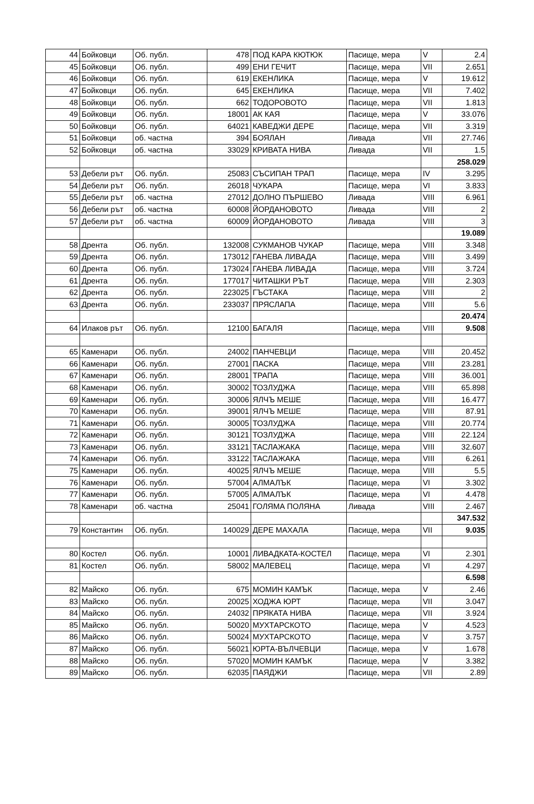| 44 | Бойковци | Об. публ. | 478 | ПОД КАРА КЮТЮК | Пасище, мера | V | 2.4 |
| 45 | Бойковци | Об. публ. | 499 | ЕНИ ГЕЧИТ | Пасище, мера | VII | 2.651 |
| 46 | Бойковци | Об. публ. | 619 | ЕКЕНЛИКА | Пасище, мера | V | 19.612 |
| 47 | Бойковци | Об. публ. | 645 | ЕКЕНЛИКА | Пасище, мера | VII | 7.402 |
| 48 | Бойковци | Об. публ. | 662 | ТОДОРОВОТО | Пасище, мера | VII | 1.813 |
| 49 | Бойковци | Об. публ. | 18001 | АК КАЯ | Пасище, мера | V | 33.076 |
| 50 | Бойковци | Об. публ. | 64021 | КАВЕДЖИ ДЕРЕ | Пасище, мера | VII | 3.319 |
| 51 | Бойковци | об. частна | 394 | БОЯЛАН | Ливада | VII | 27.746 |
| 52 | Бойковци | об. частна | 33029 | КРИВАТА НИВА | Ливада | VII | 1.5 |
| | | | | | | | 258.029 |
| 53 | Дебели рът | Об. публ. | 25083 | СЪСИПАН ТРАП | Пасище, мера | IV | 3.295 |
| 54 | Дебели рът | Об. публ. | 26018 | ЧУКАРА | Пасище, мера | VI | 3.833 |
| 55 | Дебели рът | об. частна | 27012 | ДОЛНО ПЪРШЕВО | Ливада | VIII | 6.961 |
| 56 | Дебели рът | об. частна | 60008 | ЙОРДАНОВОТО | Ливада | VIII | 2 |
| 57 | Дебели рът | об. частна | 60009 | ЙОРДАНОВОТО | Ливада | VIII | 3 |
| | | | | | | | 19.089 |
| 58 | Дрента | Об. публ. | 132008 | СУКМАНОВ ЧУКАР | Пасище, мера | VIII | 3.348 |
| 59 | Дрента | Об. публ. | 173012 | ГАНЕВА ЛИВАДА | Пасище, мера | VIII | 3.499 |
| 60 | Дрента | Об. публ. | 173024 | ГАНЕВА ЛИВАДА | Пасище, мера | VIII | 3.724 |
| 61 | Дрента | Об. публ. | 177017 | ЧИТАШКИ РЪТ | Пасище, мера | VIII | 2.303 |
| 62 | Дрента | Об. публ. | 223025 | ГЪСТАКА | Пасище, мера | VIII | 2 |
| 63 | Дрента | Об. публ. | 233037 | ПРЯСЛАПА | Пасище, мера | VIII | 5.6 |
| | | | | | | | 20.474 |
| 64 | Илаков рът | Об. публ. | 12100 | БАГАЛЯ | Пасище, мера | VIII | 9.508 |
| 65 | Каменари | Об. публ. | 24002 | ПАНЧЕВЦИ | Пасище, мера | VIII | 20.452 |
| 66 | Каменари | Об. публ. | 27001 | ПАСКА | Пасище, мера | VIII | 23.281 |
| 67 | Каменари | Об. публ. | 28001 | ТРАПА | Пасище, мера | VIII | 36.001 |
| 68 | Каменари | Об. публ. | 30002 | ТОЗЛУДЖА | Пасище, мера | VIII | 65.898 |
| 69 | Каменари | Об. публ. | 30006 | ЯЛЧЪ МЕШЕ | Пасище, мера | VIII | 16.477 |
| 70 | Каменари | Об. публ. | 39001 | ЯЛЧЪ МЕШЕ | Пасище, мера | VIII | 87.91 |
| 71 | Каменари | Об. публ. | 30005 | ТОЗЛУДЖА | Пасище, мера | VIII | 20.774 |
| 72 | Каменари | Об. публ. | 30121 | ТОЗЛУДЖА | Пасище, мера | VIII | 22.124 |
| 73 | Каменари | Об. публ. | 33121 | ТАСЛАЖАКА | Пасище, мера | VIII | 32.607 |
| 74 | Каменари | Об. публ. | 33122 | ТАСЛАЖАКА | Пасище, мера | VIII | 6.261 |
| 75 | Каменари | Об. публ. | 40025 | ЯЛЧЪ МЕШЕ | Пасище, мера | VIII | 5.5 |
| 76 | Каменари | Об. публ. | 57004 | АЛМАЛЪК | Пасище, мера | VI | 3.302 |
| 77 | Каменари | Об. публ. | 57005 | АЛМАЛЪК | Пасище, мера | VI | 4.478 |
| 78 | Каменари | об. частна | 25041 | ГОЛЯМА ПОЛЯНА | Ливада | VIII | 2.467 |
| | | | | | | | 347.532 |
| 79 | Константин | Об. публ. | 140029 | ДЕРЕ МАХАЛА | Пасище, мера | VII | 9.035 |
| 80 | Костел | Об. публ. | 10001 | ЛИВАДКАТА-КОСТЕЛ | Пасище, мера | VI | 2.301 |
| 81 | Костел | Об. публ. | 58002 | МАЛЕВЕЦ | Пасище, мера | VI | 4.297 |
| | | | | | | | 6.598 |
| 82 | Майско | Об. публ. | 675 | МОМИН КАМЪК | Пасище, мера | V | 2.46 |
| 83 | Майско | Об. публ. | 20025 | ХОДЖА ЮРТ | Пасище, мера | VII | 3.047 |
| 84 | Майско | Об. публ. | 24032 | ПРЯКАТА НИВА | Пасище, мера | VII | 3.924 |
| 85 | Майско | Об. публ. | 50020 | МУХТАРСКОТО | Пасище, мера | V | 4.523 |
| 86 | Майско | Об. публ. | 50024 | МУХТАРСКОТО | Пасище, мера | V | 3.757 |
| 87 | Майско | Об. публ. | 56021 | ЮРТА-ВЪЛЧЕВЦИ | Пасище, мера | V | 1.678 |
| 88 | Майско | Об. публ. | 57020 | МОМИН КАМЪК | Пасище, мера | V | 3.382 |
| 89 | Майско | Об. публ. | 62035 | ПАЯДЖИ | Пасище, мера | VII | 2.89 |